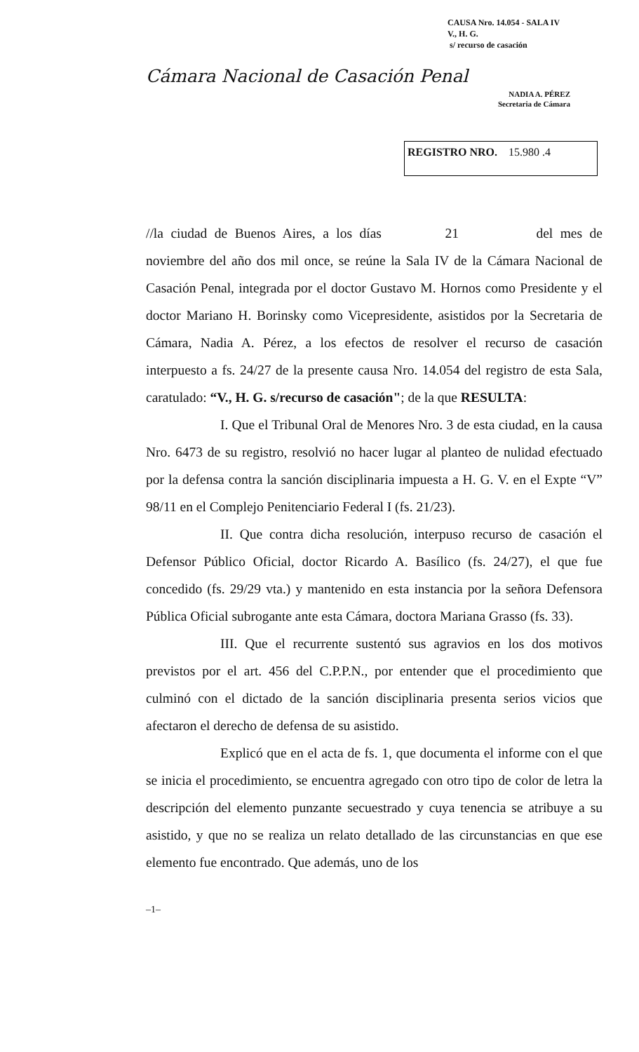CAUSA Nro. 14.054 - SALA IV
V., H. G.
s/ recurso de casación
Cámara Nacional de Casación Penal
NADIA A. PÉREZ
Secretaria de Cámara
REGISTRO NRO. 15.980 .4
//la ciudad de Buenos Aires, a los días 21 del mes de noviembre del año dos mil once, se reúne la Sala IV de la Cámara Nacional de Casación Penal, integrada por el doctor Gustavo M. Hornos como Presidente y el doctor Mariano H. Borinsky como Vicepresidente, asistidos por la Secretaria de Cámara, Nadia A. Pérez, a los efectos de resolver el recurso de casación interpuesto a fs. 24/27 de la presente causa Nro. 14.054 del registro de esta Sala, caratulado: “V., H. G. s/recurso de casación"; de la que RESULTA:
I. Que el Tribunal Oral de Menores Nro. 3 de esta ciudad, en la causa Nro. 6473 de su registro, resolvió no hacer lugar al planteo de nulidad efectuado por la defensa contra la sanción disciplinaria impuesta a H. G. V. en el Expte “V” 98/11 en el Complejo Penitenciario Federal I (fs. 21/23).
II. Que contra dicha resolución, interpuso recurso de casación el Defensor Público Oficial, doctor Ricardo A. Basílico (fs. 24/27), el que fue concedido (fs. 29/29 vta.) y mantenido en esta instancia por la señora Defensora Pública Oficial subrogante ante esta Cámara, doctora Mariana Grasso (fs. 33).
III. Que el recurrente sustentó sus agravios en los dos motivos previstos por el art. 456 del C.P.P.N., por entender que el procedimiento que culminó con el dictado de la sanción disciplinaria presenta serios vicios que afectaron el derecho de defensa de su asistido.
Explicó que en el acta de fs. 1, que documenta el informe con el que se inicia el procedimiento, se encuentra agregado con otro tipo de color de letra la descripción del elemento punzante secuestrado y cuya tenencia se atribuye a su asistido, y que no se realiza un relato detallado de las circunstancias en que ese elemento fue encontrado. Que además, uno de los
–1–